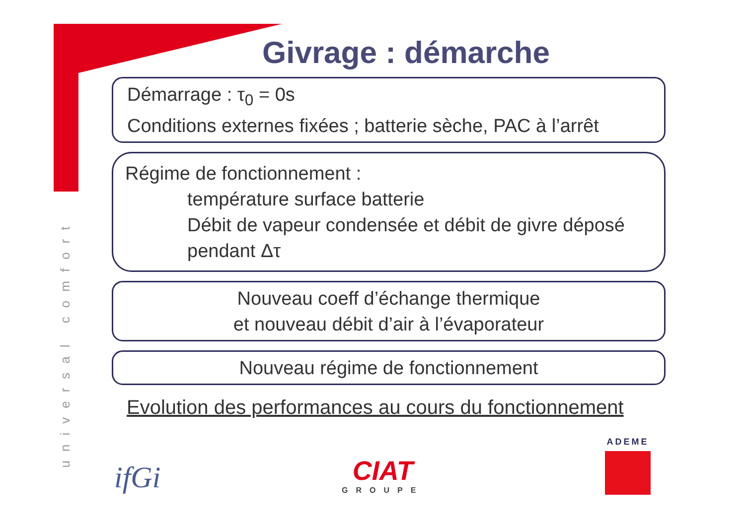universal comfort
Givrage : démarche
Démarrage : τ<sub>0</sub> = 0s
Conditions externes fixées ; batterie sèche, PAC à l’arrêt
Régime de fonctionnement :
température surface batterie
Débit de vapeur condensée et débit de givre déposé pendant Δτ
Nouveau coeff d’échange thermique
et nouveau débit d’air à l’évaporateur
Nouveau régime de fonctionnement
Evolution des performances au cours du fonctionnement
ifGi
CIAT
GROUPE
ADEME